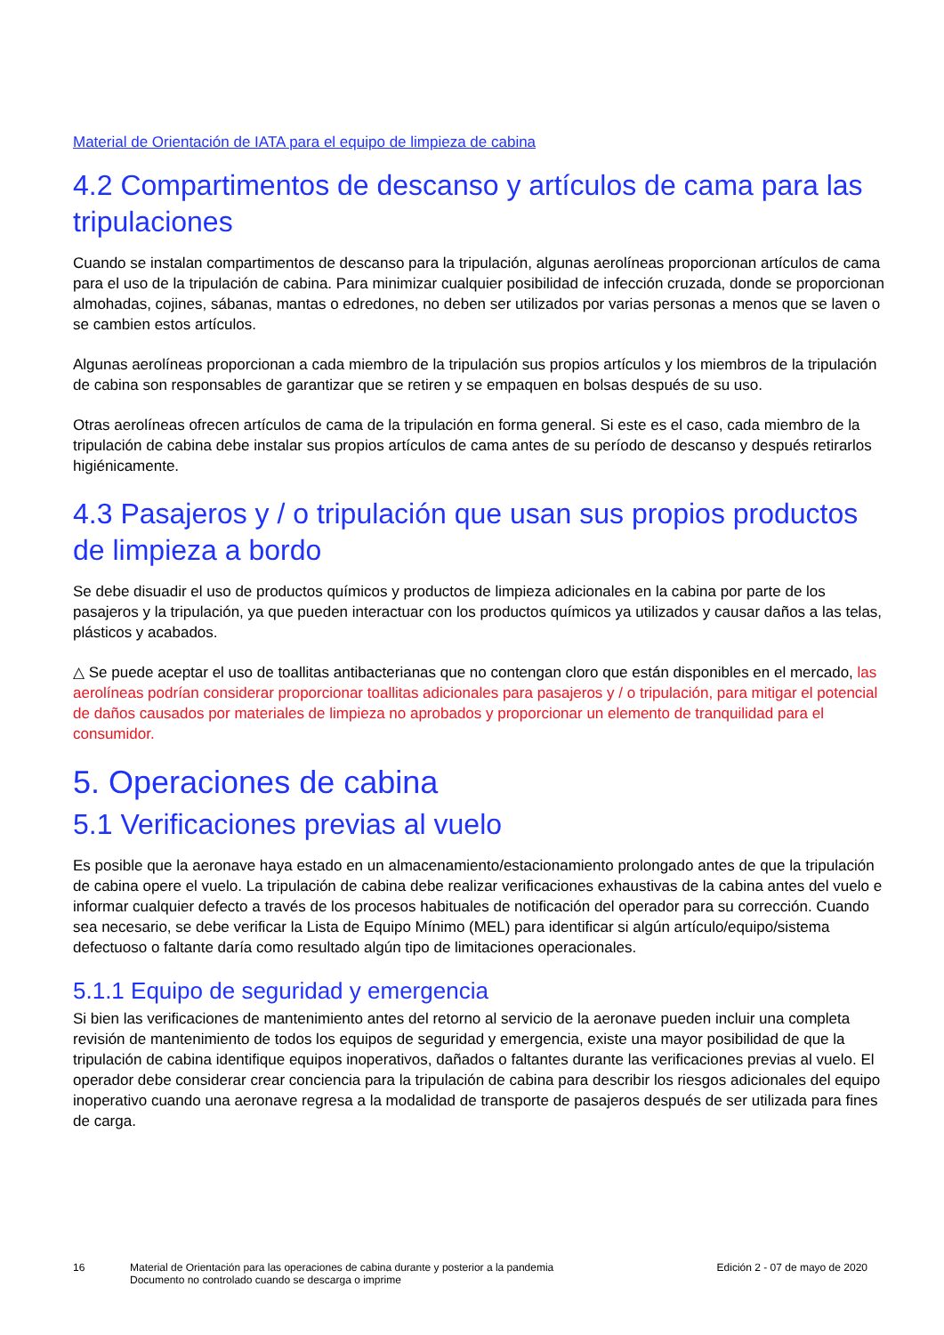Material de Orientación de IATA para el equipo de limpieza de cabina
4.2 Compartimentos de descanso y artículos de cama para las tripulaciones
Cuando se instalan compartimentos de descanso para la tripulación, algunas aerolíneas proporcionan artículos de cama para el uso de la tripulación de cabina. Para minimizar cualquier posibilidad de infección cruzada, donde se proporcionan almohadas, cojines, sábanas, mantas o edredones, no deben ser utilizados por varias personas a menos que se laven o se cambien estos artículos.
Algunas aerolíneas proporcionan a cada miembro de la tripulación sus propios artículos y los miembros de la tripulación de cabina son responsables de garantizar que se retiren y se empaquen en bolsas después de su uso.
Otras aerolíneas ofrecen artículos de cama de la tripulación en forma general. Si este es el caso, cada miembro de la tripulación de cabina debe instalar sus propios artículos de cama antes de su período de descanso y después retirarlos higiénicamente.
4.3 Pasajeros y / o tripulación que usan sus propios productos de limpieza a bordo
Se debe disuadir el uso de productos químicos y productos de limpieza adicionales en la cabina por parte de los pasajeros y la tripulación, ya que pueden interactuar con los productos químicos ya utilizados y causar daños a las telas, plásticos y acabados.
△ Se puede aceptar el uso de toallitas antibacterianas que no contengan cloro que están disponibles en el mercado, las aerolíneas podrían considerar proporcionar toallitas adicionales para pasajeros y / o tripulación, para mitigar el potencial de daños causados por materiales de limpieza no aprobados y proporcionar un elemento de tranquilidad para el consumidor.
5. Operaciones de cabina
5.1 Verificaciones previas al vuelo
Es posible que la aeronave haya estado en un almacenamiento/estacionamiento prolongado antes de que la tripulación de cabina opere el vuelo. La tripulación de cabina debe realizar verificaciones exhaustivas de la cabina antes del vuelo e informar cualquier defecto a través de los procesos habituales de notificación del operador para su corrección. Cuando sea necesario, se debe verificar la Lista de Equipo Mínimo (MEL) para identificar si algún artículo/equipo/sistema defectuoso o faltante daría como resultado algún tipo de limitaciones operacionales.
5.1.1 Equipo de seguridad y emergencia
Si bien las verificaciones de mantenimiento antes del retorno al servicio de la aeronave pueden incluir una completa revisión de mantenimiento de todos los equipos de seguridad y emergencia, existe una mayor posibilidad de que la tripulación de cabina identifique equipos inoperativos, dañados o faltantes durante las verificaciones previas al vuelo. El operador debe considerar crear conciencia para la tripulación de cabina para describir los riesgos adicionales del equipo inoperativo cuando una aeronave regresa a la modalidad de transporte de pasajeros después de ser utilizada para fines de carga.
16 Material de Orientación para las operaciones de cabina durante y posterior a la pandemia
Documento no controlado cuando se descarga o imprime
Edición 2 - 07 de mayo de 2020